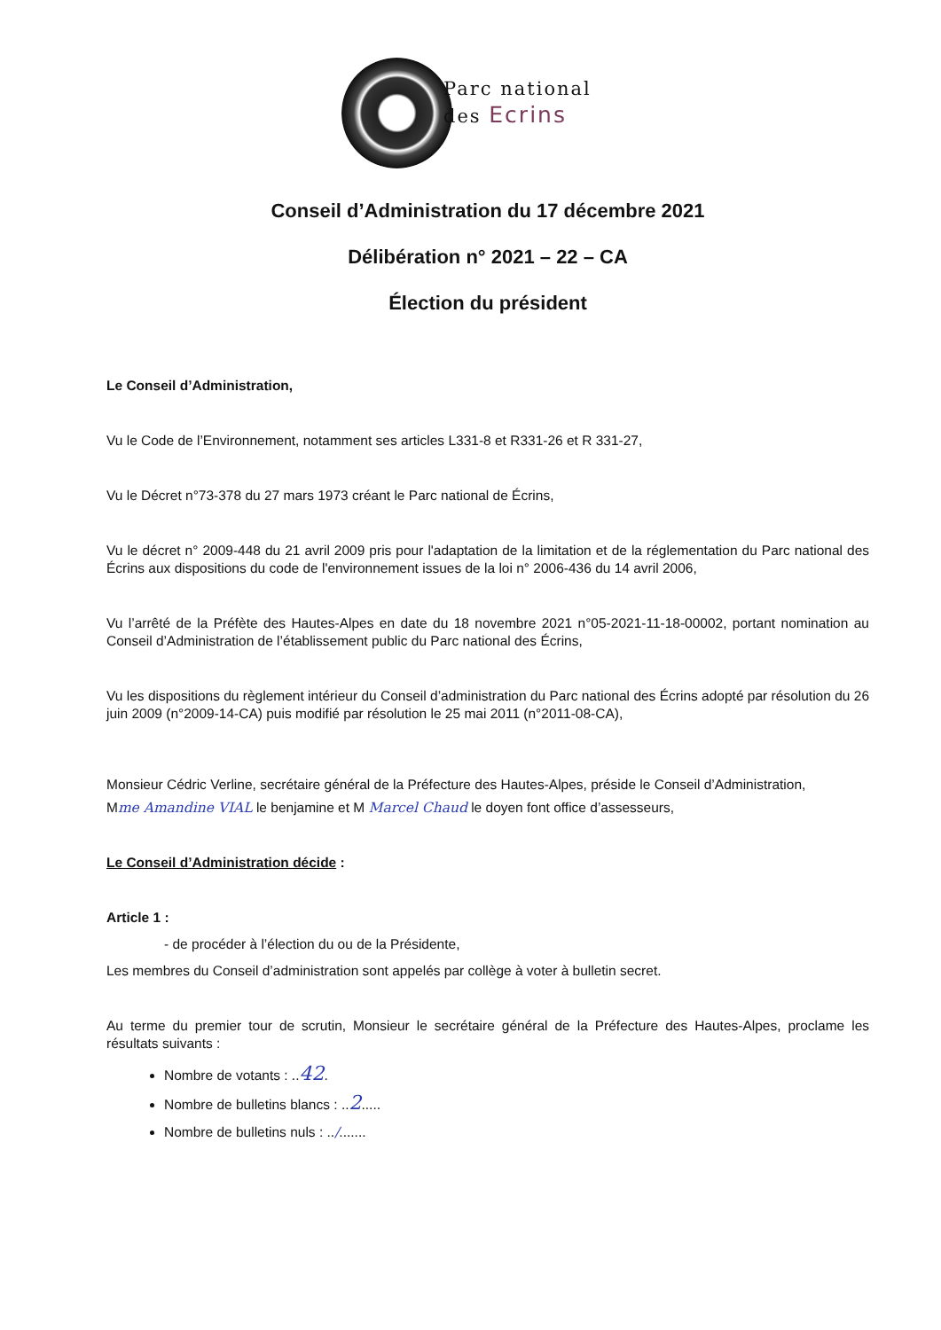Parc national
des Ecrins
Conseil d’Administration du 17 décembre 2021
Délibération n° 2021 – 22 – CA
Élection du président
Le Conseil d’Administration,
Vu le Code de l’Environnement, notamment ses articles L331-8 et R331-26 et R 331-27,
Vu le Décret n°73-378 du 27 mars 1973 créant le Parc national de Écrins,
Vu le décret n° 2009-448 du 21 avril 2009 pris pour l'adaptation de la limitation et de la réglementation du Parc national des Écrins aux dispositions du code de l'environnement issues de la loi n° 2006-436 du 14 avril 2006,
Vu l’arrêté de la Préfète des Hautes-Alpes en date du 18 novembre 2021 n°05-2021-11-18-00002, portant nomination au Conseil d’Administration de l’établissement public du Parc national des Écrins,
Vu les dispositions du règlement intérieur du Conseil d’administration du Parc national des Écrins adopté par résolution du 26 juin 2009 (n°2009-14-CA) puis modifié par résolution le 25 mai 2011 (n°2011-08-CA),
Monsieur Cédric Verline, secrétaire général de la Préfecture des Hautes-Alpes, préside le Conseil d’Administration,
Mme Amandine VIAL le benjamine et M Marcel Chaud le doyen font office d’assesseurs,
Le Conseil d’Administration décide :
Article 1 :
- de procéder à l’élection du ou de la Présidente,
Les membres du Conseil d’administration sont appelés par collège à voter à bulletin secret.
Au terme du premier tour de scrutin, Monsieur le secrétaire général de la Préfecture des Hautes-Alpes, proclame les résultats suivants :
Nombre de votants : ..42.
Nombre de bulletins blancs : ..2.....
Nombre de bulletins nuls : ../.......